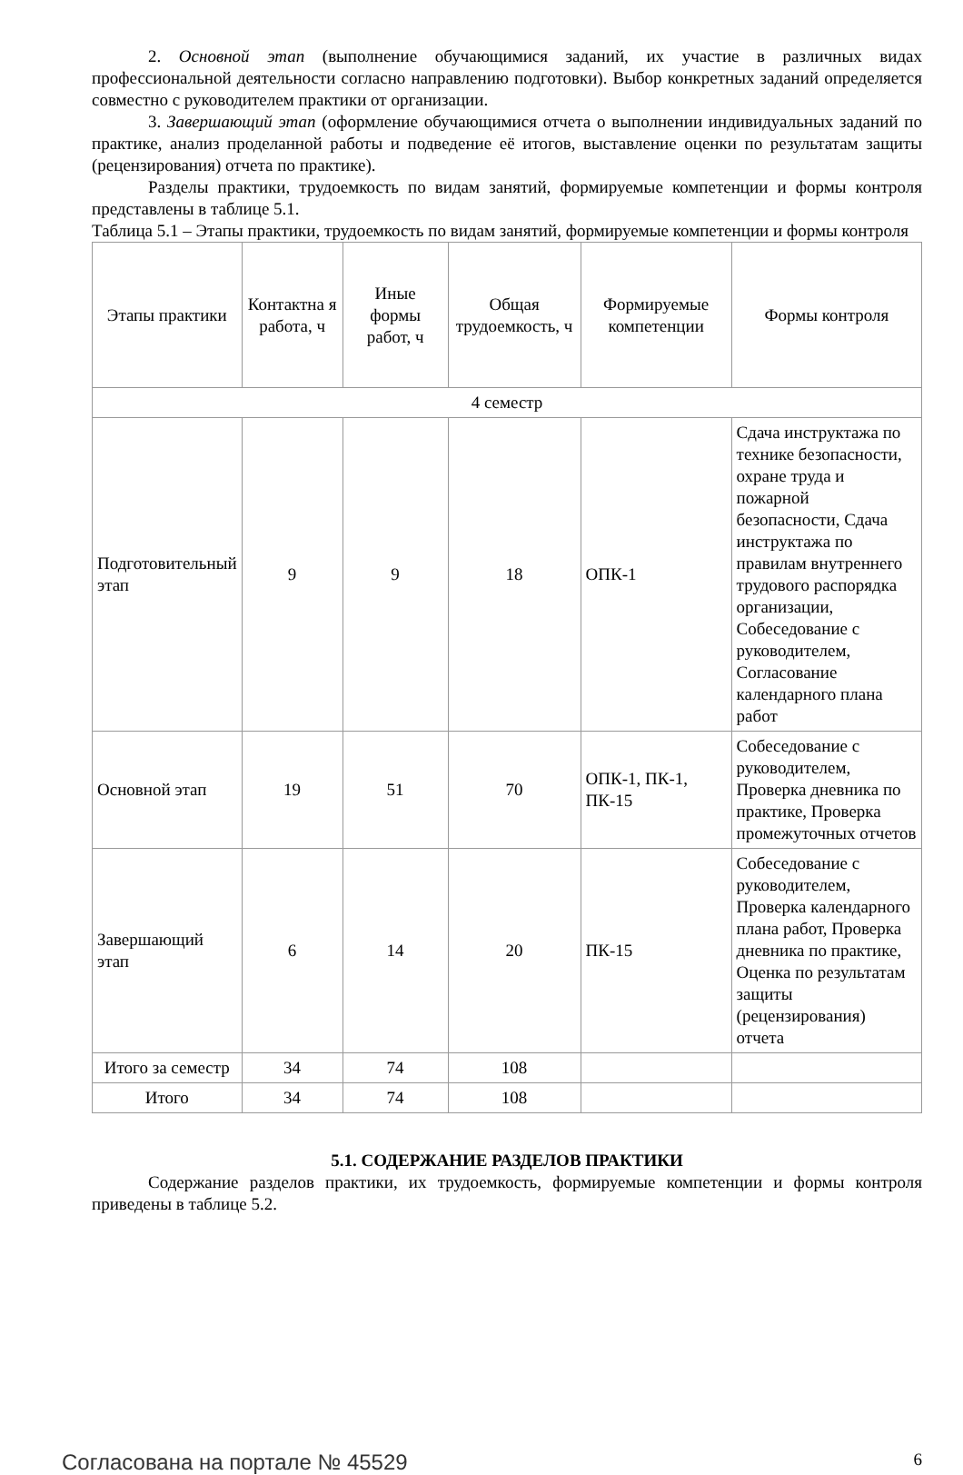2. Основной этап (выполнение обучающимися заданий, их участие в различных видах профессиональной деятельности согласно направлению подготовки). Выбор конкретных заданий определяется совместно с руководителем практики от организации.
3. Завершающий этап (оформление обучающимися отчета о выполнении индивидуальных заданий по практике, анализ проделанной работы и подведение её итогов, выставление оценки по результатам защиты (рецензирования) отчета по практике).
Разделы практики, трудоемкость по видам занятий, формируемые компетенции и формы контроля представлены в таблице 5.1.
Таблица 5.1 – Этапы практики, трудоемкость по видам занятий, формируемые компетенции и формы контроля
| Этапы практики | Контактна я работа, ч | Иные формы работ, ч | Общая трудоемкость, ч | Формируемые компетенции | Формы контроля |
| --- | --- | --- | --- | --- | --- |
| 4 семестр | | | | | |
| Подготовительный этап | 9 | 9 | 18 | ОПК-1 | Сдача инструктажа по технике безопасности, охране труда и пожарной безопасности, Сдача инструктажа по правилам внутреннего трудового распорядка организации, Собеседование с руководителем, Согласование календарного плана работ |
| Основной этап | 19 | 51 | 70 | ОПК-1, ПК-1, ПК-15 | Собеседование с руководителем, Проверка дневника по практике, Проверка промежуточных отчетов |
| Завершающий этап | 6 | 14 | 20 | ПК-15 | Собеседование с руководителем, Проверка календарного плана работ, Проверка дневника по практике, Оценка по результатам защиты (рецензирования) отчета |
| Итого за семестр | 34 | 74 | 108 | | |
| Итого | 34 | 74 | 108 | | |
5.1. СОДЕРЖАНИЕ РАЗДЕЛОВ ПРАКТИКИ
Содержание разделов практики, их трудоемкость, формируемые компетенции и формы контроля приведены в таблице 5.2.
Согласована на портале № 45529 6